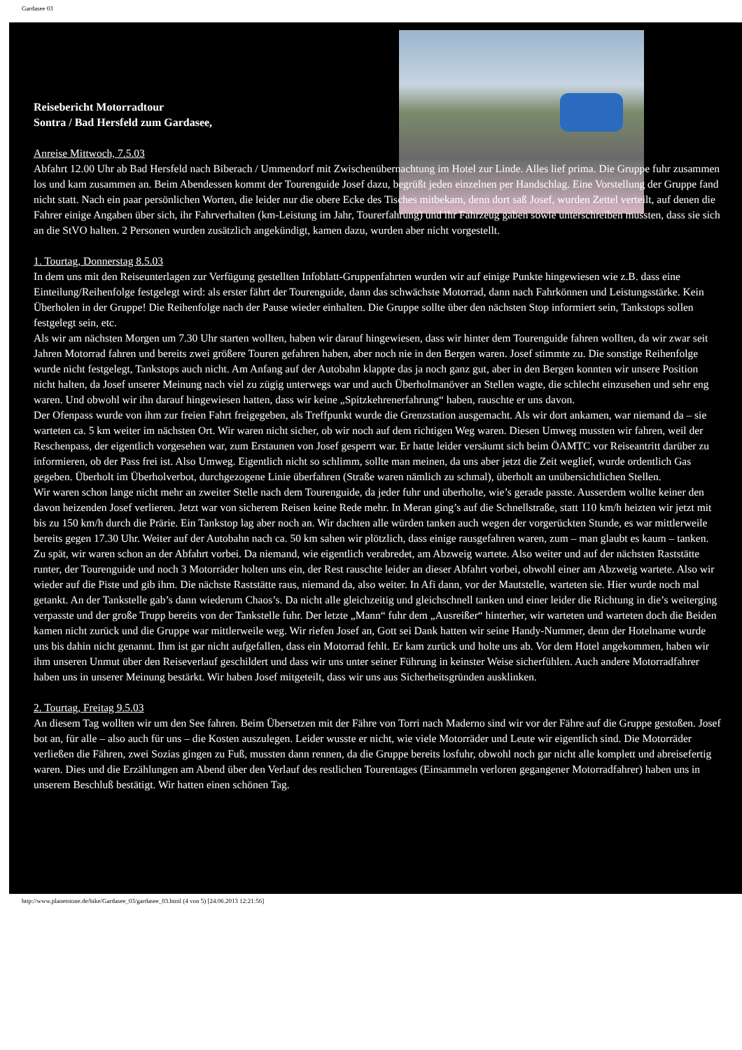Gardasee 03
Reisebericht Motorradtour
Sontra / Bad Hersfeld zum Gardasee,
Anreise Mittwoch, 7.5.03
Abfahrt 12.00 Uhr ab Bad Hersfeld nach Biberach / Ummendorf mit Zwischenübernachtung im Hotel zur Linde. Alles lief prima. Die Gruppe fuhr zusammen los und kam zusammen an. Beim Abendessen kommt der Tourenguide Josef dazu, begrüßt jeden einzelnen per Handschlag. Eine Vorstellung der Gruppe fand nicht statt. Nach ein paar persönlichen Worten, die leider nur die obere Ecke des Tisches mitbekam, denn dort saß Josef, wurden Zettel verteilt, auf denen die Fahrer einige Angaben über sich, ihr Fahrverhalten (km-Leistung im Jahr, Tourerfahrung) und ihr Fahrzeug gaben sowie unterschreiben mussten, dass sie sich an die StVO halten. 2 Personen wurden zusätzlich angekündigt, kamen dazu, wurden aber nicht vorgestellt.
1. Tourtag, Donnerstag 8.5.03
In dem uns mit den Reiseunterlagen zur Verfügung gestellten Infoblatt-Gruppenfahrten wurden wir auf einige Punkte hingewiesen wie z.B. dass eine Einteilung/Reihenfolge festgelegt wird: als erster fährt der Tourenguide, dann das schwächste Motorrad, dann nach Fahrkönnen und Leistungsstärke. Kein Überholen in der Gruppe! Die Reihenfolge nach der Pause wieder einhalten. Die Gruppe sollte über den nächsten Stop informiert sein, Tankstops sollen festgelegt sein, etc.
Als wir am nächsten Morgen um 7.30 Uhr starten wollten, haben wir darauf hingewiesen, dass wir hinter dem Tourenguide fahren wollten, da wir zwar seit Jahren Motorrad fahren und bereits zwei größere Touren gefahren haben, aber noch nie in den Bergen waren. Josef stimmte zu. Die sonstige Reihenfolge wurde nicht festgelegt, Tankstops auch nicht. Am Anfang auf der Autobahn klappte das ja noch ganz gut, aber in den Bergen konnten wir unsere Position nicht halten, da Josef unserer Meinung nach viel zu zügig unterwegs war und auch Überholmanöver an Stellen wagte, die schlecht einzusehen und sehr eng waren. Und obwohl wir ihn darauf hingewiesen hatten, dass wir keine „Spitzkehrenerfahrung“ haben, rauschte er uns davon.
Der Ofenpass wurde von ihm zur freien Fahrt freigegeben, als Treffpunkt wurde die Grenzstation ausgemacht. Als wir dort ankamen, war niemand da – sie warteten ca. 5 km weiter im nächsten Ort. Wir waren nicht sicher, ob wir noch auf dem richtigen Weg waren. Diesen Umweg mussten wir fahren, weil der Reschenpass, der eigentlich vorgesehen war, zum Erstaunen von Josef gesperrt war. Er hatte leider versäumt sich beim ÖAMTC vor Reiseantritt darüber zu informieren, ob der Pass frei ist. Also Umweg. Eigentlich nicht so schlimm, sollte man meinen, da uns aber jetzt die Zeit weglief, wurde ordentlich Gas gegeben. Überholt im Überholverbot, durchgezogene Linie überfahren (Straße waren nämlich zu schmal), überholt an unübersichtlichen Stellen.
Wir waren schon lange nicht mehr an zweiter Stelle nach dem Tourenguide, da jeder fuhr und überholte, wie’s gerade passte. Ausserdem wollte keiner den davon heizenden Josef verlieren. Jetzt war von sicherem Reisen keine Rede mehr. In Meran ging’s auf die Schnellstraße, statt 110 km/h heizten wir jetzt mit bis zu 150 km/h durch die Prärie. Ein Tankstop lag aber noch an. Wir dachten alle würden tanken auch wegen der vorgerückten Stunde, es war mittlerweile bereits gegen 17.30 Uhr. Weiter auf der Autobahn nach ca. 50 km sahen wir plötzlich, dass einige rausgefahren waren, zum – man glaubt es kaum – tanken. Zu spät, wir waren schon an der Abfahrt vorbei. Da niemand, wie eigentlich verabredet, am Abzweig wartete. Also weiter und auf der nächsten Raststätte runter, der Tourenguide und noch 3 Motorräder holten uns ein, der Rest rauschte leider an dieser Abfahrt vorbei, obwohl einer am Abzweig wartete. Also wir wieder auf die Piste und gib ihm. Die nächste Raststätte raus, niemand da, also weiter. In Afi dann, vor der Mautstelle, warteten sie. Hier wurde noch mal getankt. An der Tankstelle gab’s dann wiederum Chaos’s. Da nicht alle gleichzeitig und gleichschnell tanken und einer leider die Richtung in die’s weiterging verpasste und der große Trupp bereits von der Tankstelle fuhr. Der letzte „Mann“ fuhr dem „Ausreißer“ hinterher, wir warteten und warteten doch die Beiden kamen nicht zurück und die Gruppe war mittlerweile weg. Wir riefen Josef an, Gott sei Dank hatten wir seine Handy-Nummer, denn der Hotelname wurde uns bis dahin nicht genannt. Ihm ist gar nicht aufgefallen, dass ein Motorrad fehlt. Er kam zurück und holte uns ab. Vor dem Hotel angekommen, haben wir ihm unseren Unmut über den Reiseverlauf geschildert und dass wir uns unter seiner Führung in keinster Weise sicherfühlen. Auch andere Motorradfahrer haben uns in unserer Meinung bestärkt. Wir haben Josef mitgeteilt, dass wir uns aus Sicherheitsgründen ausklinken.
2. Tourtag, Freitag 9.5.03
An diesem Tag wollten wir um den See fahren. Beim Übersetzen mit der Fähre von Torri nach Maderno sind wir vor der Fähre auf die Gruppe gestoßen. Josef bot an, für alle – also auch für uns – die Kosten auszulegen. Leider wusste er nicht, wie viele Motorräder und Leute wir eigentlich sind. Die Motorräder verließen die Fähren, zwei Sozias gingen zu Fuß, mussten dann rennen, da die Gruppe bereits losfuhr, obwohl noch gar nicht alle komplett und abreisefertig waren. Dies und die Erzählungen am Abend über den Verlauf des restlichen Tourentages (Einsammeln verloren gegangener Motorradfahrer) haben uns in unserem Beschluß bestätigt. Wir hatten einen schönen Tag.
http://www.planetstone.de/bike/Gardasee_03/gardasee_03.html (4 von 5) [24.06.2013 12:21:56]